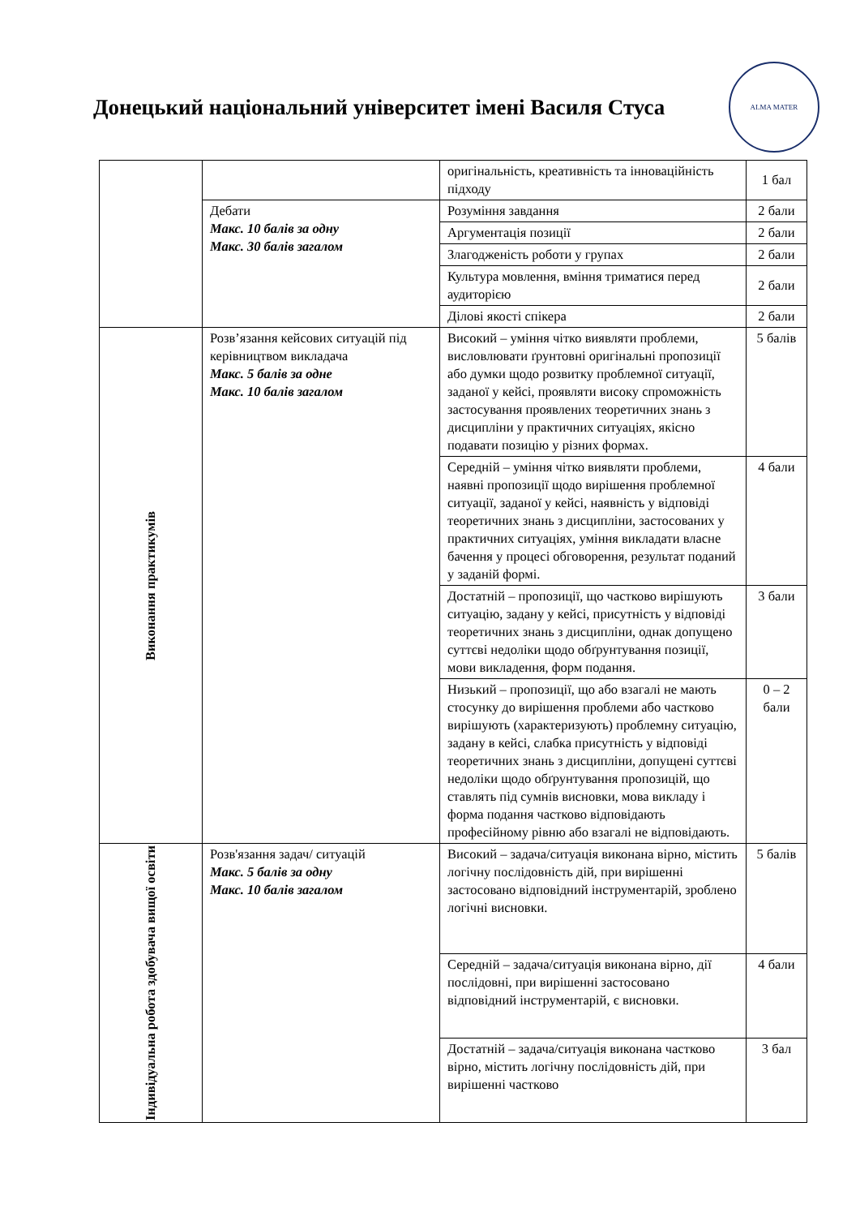Донецький національний університет імені Василя Стуса
ALMA MATER
| | | оригінальність, креативність та інноваційність підходу | 1 бал |
| | Дебати Макс. 10 балів за одну Макс. 30 балів загалом | Розуміння завдання | 2 бали |
| | | Аргументація позиції | 2 бали |
| | | Злагодженість роботи у групах | 2 бали |
| | | Культура мовлення, вміння триматися перед аудиторією | 2 бали |
| | | Ділові якості спікера | 2 бали |
| Виконання практикумів | Розв’язання кейсових ситуацій під керівництвом викладача Макс. 5 балів за одне Макс. 10 балів загалом | Високий – уміння чітко виявляти проблеми, висловлювати ґрунтовні оригінальні пропозиції або думки щодо розвитку проблемної ситуації, заданої у кейсі, проявляти високу спроможність застосування проявлених теоретичних знань з дисципліни у практичних ситуаціях, якісно подавати позицію у різних формах. | 5 балів |
| | | Середній – уміння чітко виявляти проблеми, наявні пропозиції щодо вирішення проблемної ситуації, заданої у кейсі, наявність у відповіді теоретичних знань з дисципліни, застосованих у практичних ситуаціях, уміння викладати власне бачення у процесі обговорення, результат поданий у заданій формі. | 4 бали |
| | | Достатній – пропозиції, що частково вирішують ситуацію, задану у кейсі, присутність у відповіді теоретичних знань з дисципліни, однак допущено суттєві недоліки щодо обґрунтування позиції, мови викладення, форм подання. | 3 бали |
| | | Низький – пропозиції, що або взагалі не мають стосунку до вирішення проблеми або частково вирішують (характеризують) проблемну ситуацію, задану в кейсі, слабка присутність у відповіді теоретичних знань з дисципліни, допущені суттєві недоліки щодо обґрунтування пропозицій, що ставлять під сумнів висновки, мова викладу і форма подання частково відповідають професійному рівню або взагалі не відповідають. | 0 – 2 бали |
| Індивідуальна робота здобувача вищої освіти | Розв'язання задач/ ситуацій Макс. 5 балів за одну Макс. 10 балів загалом | Високий – задача/ситуація виконана вірно, містить логічну послідовність дій, при вирішенні застосовано відповідний інструментарій, зроблено логічні висновки. | 5 балів |
| | | Середній – задача/ситуація виконана вірно, дії послідовні, при вирішенні застосовано відповідний інструментарій, є висновки. | 4 бали |
| | | Достатній – задача/ситуація виконана частково вірно, містить логічну послідовність дій, при вирішенні частково | 3 бал |